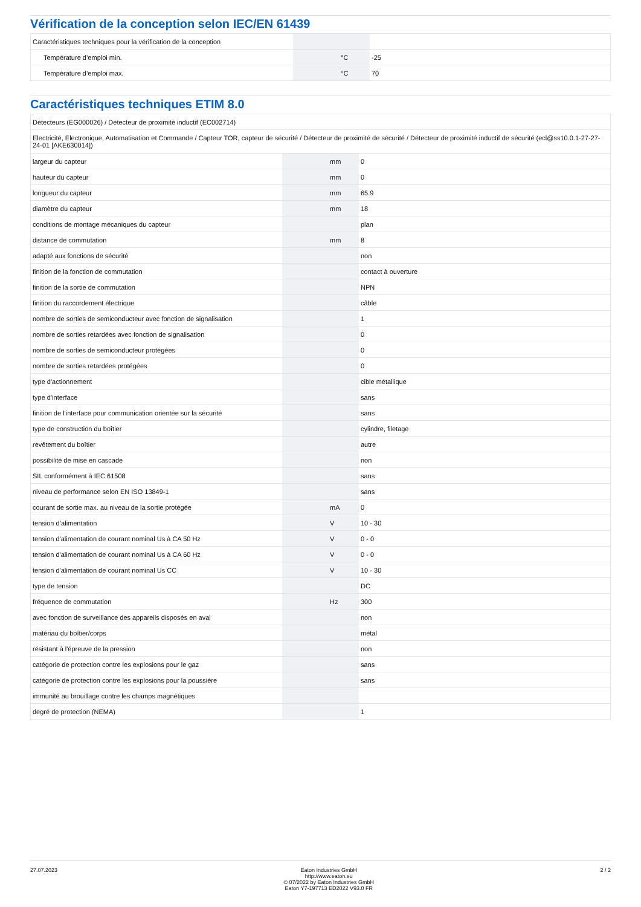Vérification de la conception selon IEC/EN 61439
| Caractéristiques techniques pour la vérification de la conception | | | |
| Température d’emploi min. | | °C | -25 |
| Température d’emploi max. | | °C | 70 |
Caractéristiques techniques ETIM 8.0
| Détecteurs (EG000026) / Détecteur de proximité inductif (EC002714) | | | |
| Electricité, Electronique, Automatisation et Commande / Capteur TOR, capteur de sécurité / Détecteur de proximité de sécurité / Détecteur de proximité inductif de sécurité (ecl@ss10.0.1-27-27-24-01 [AKE630014]) | | | |
| largeur du capteur | | mm | 0 |
| hauteur du capteur | | mm | 0 |
| longueur du capteur | | mm | 65.9 |
| diamètre du capteur | | mm | 18 |
| conditions de montage mécaniques du capteur | | | plan |
| distance de commutation | | mm | 8 |
| adapté aux fonctions de sécurité | | | non |
| finition de la fonction de commutation | | | contact à ouverture |
| finition de la sortie de commutation | | | NPN |
| finition du raccordement électrique | | | câble |
| nombre de sorties de semiconducteur avec fonction de signalisation | | | 1 |
| nombre de sorties retardées avec fonction de signalisation | | | 0 |
| nombre de sorties de semiconducteur protégées | | | 0 |
| nombre de sorties retardées protégées | | | 0 |
| type d'actionnement | | | cible métallique |
| type d'interface | | | sans |
| finition de l'interface pour communication orientée sur la sécurité | | | sans |
| type de construction du boîtier | | | cylindre, filetage |
| revêtement du boîtier | | | autre |
| possibilité de mise en cascade | | | non |
| SIL conformément à IEC 61508 | | | sans |
| niveau de performance selon EN ISO 13849-1 | | | sans |
| courant de sortie max. au niveau de la sortie protégée | | mA | 0 |
| tension d’alimentation | | V | 10 - 30 |
| tension d'alimentation de courant nominal Us à CA 50 Hz | | V | 0 - 0 |
| tension d'alimentation de courant nominal Us à CA 60 Hz | | V | 0 - 0 |
| tension d'alimentation de courant nominal Us CC | | V | 10 - 30 |
| type de tension | | | DC |
| fréquence de commutation | | Hz | 300 |
| avec fonction de surveillance des appareils disposés en aval | | | non |
| matériau du boîtier/corps | | | métal |
| résistant à l'épreuve de la pression | | | non |
| catégorie de protection contre les explosions pour le gaz | | | sans |
| catégorie de protection contre les explosions pour la poussière | | | sans |
| immunité au brouillage contre les champs magnétiques | | | |
| degré de protection (NEMA) | | | 1 |
27.07.2023 Eaton Industries GmbH
http://www.eaton.eu
© 07/2022 by Eaton Industries GmbH
Eaton Y7-197713 ED2022 V93.0 FR
2 / 2